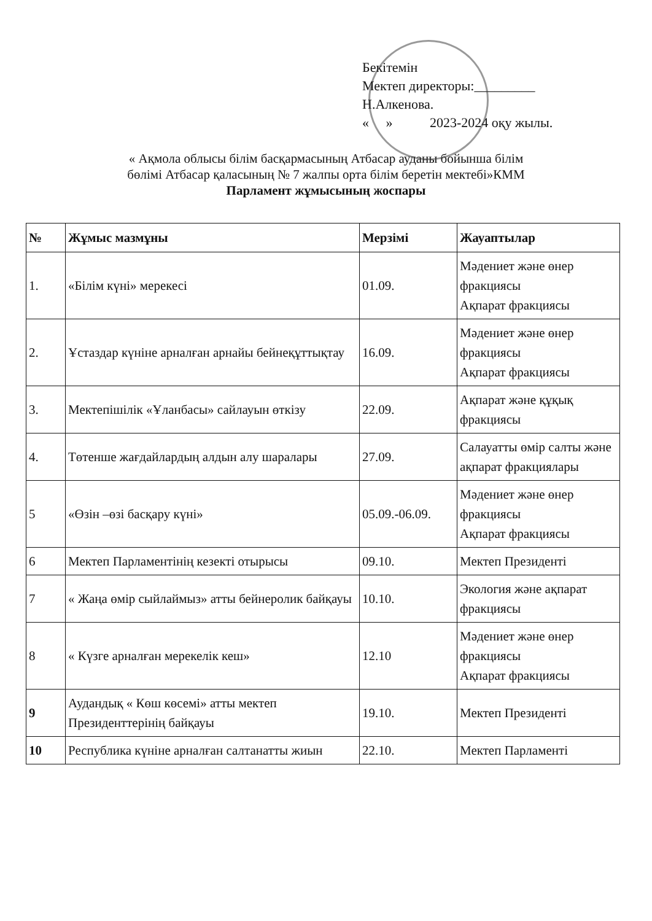Бекітемін
Мектеп директоры:_________
Н.Алкенова.
« » 2023-2024 оқу жылы.
« Ақмола облысы білім басқармасының Атбасар ауданы бойынша білім
бөлімі Атбасар қаласының № 7 жалпы орта білім беретін мектебі»КММ
Парламент жұмысының жоспары
| № | Жұмыс мазмұны | Мерзімі | Жауаптылар |
| --- | --- | --- | --- |
| 1. | «Білім күні» мерекесі | 01.09. | Мәдениет және өнер фракциясы Ақпарат фракциясы |
| 2. | Ұстаздар күніне арналған арнайы бейнеқұттықтау | 16.09. | Мәдениет және өнер фракциясы Ақпарат фракциясы |
| 3. | Мектепішілік «Ұланбасы» сайлауын өткізу | 22.09. | Ақпарат және құқық фракциясы |
| 4. | Төтенше жағдайлардың алдын алу шаралары | 27.09. | Салауатты өмір салты және ақпарат фракциялары |
| 5 | «Өзін –өзі басқару күні» | 05.09.-06.09. | Мәдениет және өнер фракциясы Ақпарат фракциясы |
| 6 | Мектеп Парламентінің кезекті отырысы | 09.10. | Мектеп Президенті |
| 7 | « Жаңа өмір сыйлаймыз» атты бейнеролик байқауы | 10.10. | Экология және ақпарат фракциясы |
| 8 | « Күзге арналған мерекелік кеш» | 12.10 | Мәдениет және өнер фракциясы Ақпарат фракциясы |
| 9 | Аудандық « Көш көсемі» атты мектеп Президенттерінің байқауы | 19.10. | Мектеп Президенті |
| 10 | Республика күніне арналған салтанатты жиын | 22.10. | Мектеп Парламенті |